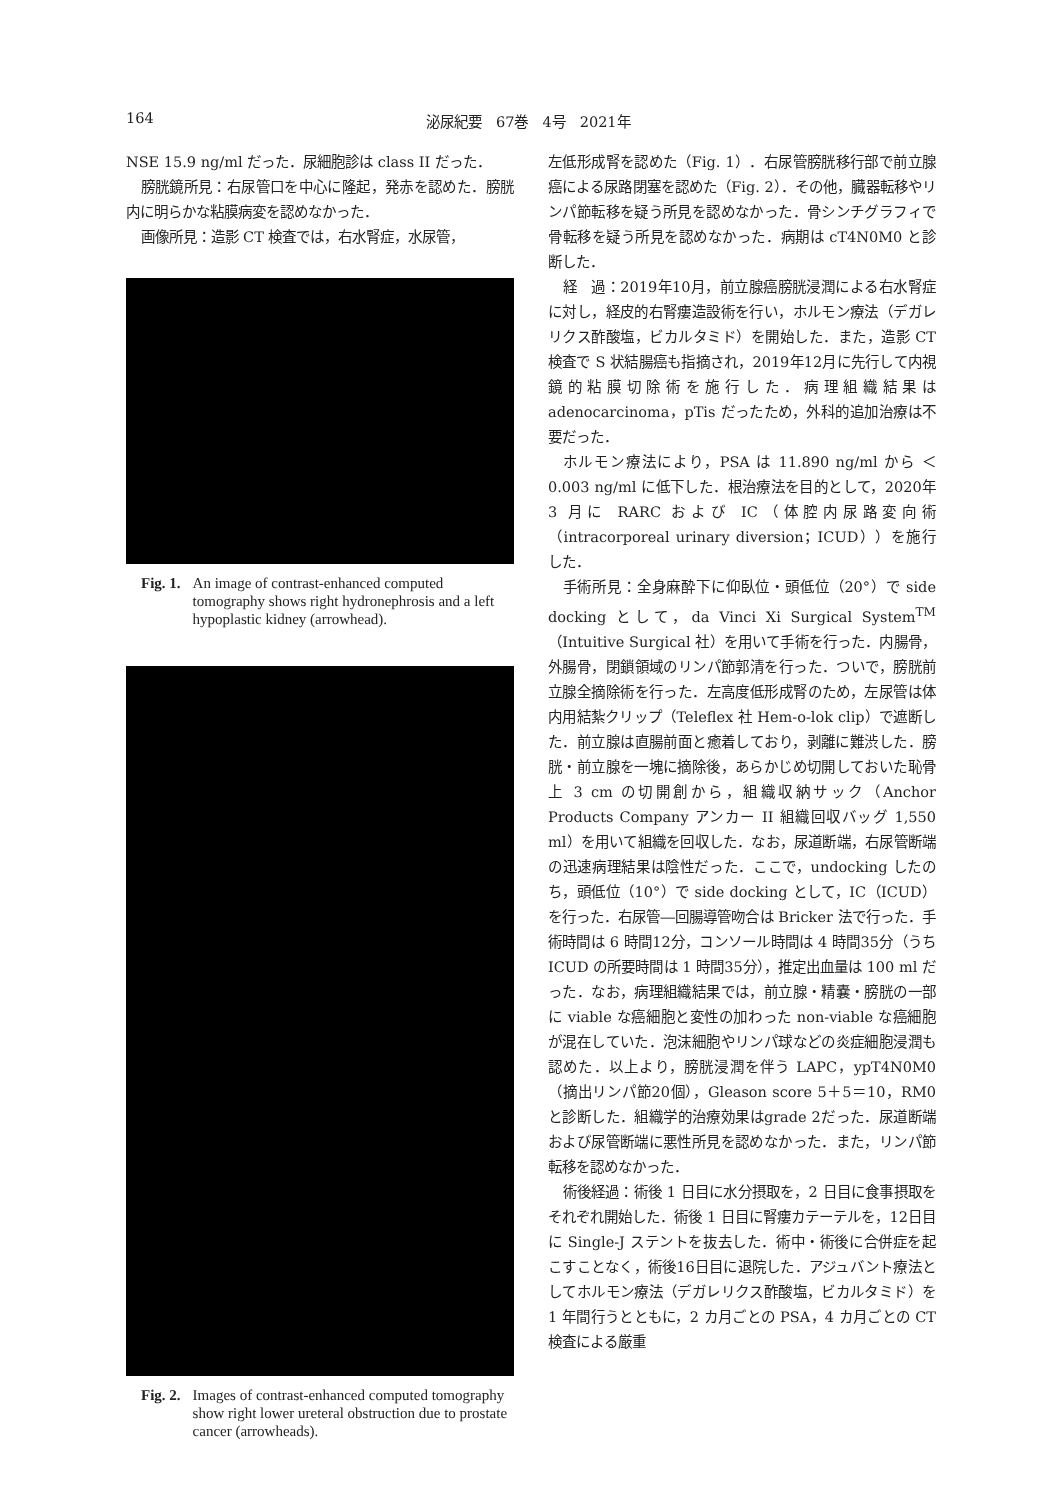164 泌尿紀要　67巻　4号　2021年
NSE 15.9 ng/ml だった．尿細胞診は class II だった．
膀胱鏡所見：右尿管口を中心に隆起，発赤を認めた．膀胱内に明らかな粘膜病変を認めなかった．
画像所見：造影 CT 検査では，右水腎症，水尿管，
Fig. 1. An image of contrast-enhanced computed tomography shows right hydronephrosis and a left hypoplastic kidney (arrowhead).
Fig. 2. Images of contrast-enhanced computed tomography show right lower ureteral obstruction due to prostate cancer (arrowheads).
左低形成腎を認めた（Fig. 1）．右尿管膀胱移行部で前立腺癌による尿路閉塞を認めた（Fig. 2）．その他，臓器転移やリンパ節転移を疑う所見を認めなかった．骨シンチグラフィで骨転移を疑う所見を認めなかった．病期は cT4N0M0 と診断した．
経　過：2019年10月，前立腺癌膀胱浸潤による右水腎症に対し，経皮的右腎瘻造設術を行い，ホルモン療法（デガレリクス酢酸塩，ビカルタミド）を開始した．また，造影 CT 検査で S 状結腸癌も指摘され，2019年12月に先行して内視鏡的粘膜切除術を施行した．病理組織結果は adenocarcinoma，pTis だったため，外科的追加治療は不要だった．
ホルモン療法により，PSA は 11.890 ng/ml から ＜0.003 ng/ml に低下した．根治療法を目的として，2020年 3 月に RARC および IC（体腔内尿路変向術（intracorporeal urinary diversion；ICUD））を施行した．
手術所見：全身麻酔下に仰臥位・頭低位（20°）で side docking として，da Vinci Xi Surgical System<sup>TM</sup>（Intuitive Surgical 社）を用いて手術を行った．内腸骨，外腸骨，閉鎖領域のリンパ節郭清を行った．ついで，膀胱前立腺全摘除術を行った．左高度低形成腎のため，左尿管は体内用結紮クリップ（Teleflex 社 Hem-o-lok clip）で遮断した．前立腺は直腸前面と癒着しており，剥離に難渋した．膀胱・前立腺を一塊に摘除後，あらかじめ切開しておいた恥骨上 3 cm の切開創から，組織収納サック（Anchor Products Company アンカー II 組織回収バッグ 1,550 ml）を用いて組織を回収した．なお，尿道断端，右尿管断端の迅速病理結果は陰性だった．ここで，undocking したのち，頭低位（10°）で side docking として，IC（ICUD）を行った．右尿管―回腸導管吻合は Bricker 法で行った．手術時間は 6 時間12分，コンソール時間は 4 時間35分（うち ICUD の所要時間は 1 時間35分），推定出血量は 100 ml だった．なお，病理組織結果では，前立腺・精嚢・膀胱の一部に viable な癌細胞と変性の加わった non-viable な癌細胞が混在していた．泡沫細胞やリンパ球などの炎症細胞浸潤も認めた．以上より，膀胱浸潤を伴う LAPC，ypT4N0M0（摘出リンパ節20個），Gleason score 5＋5＝10，RM0 と診断した．組織学的治療効果はgrade 2だった．尿道断端および尿管断端に悪性所見を認めなかった．また，リンパ節転移を認めなかった．
術後経過：術後 1 日目に水分摂取を，2 日目に食事摂取をそれぞれ開始した．術後 1 日目に腎瘻カテーテルを，12日目に Single-J ステントを抜去した．術中・術後に合併症を起こすことなく，術後16日目に退院した．アジュバント療法としてホルモン療法（デガレリクス酢酸塩，ビカルタミド）を 1 年間行うとともに，2 カ月ごとの PSA，4 カ月ごとの CT 検査による厳重